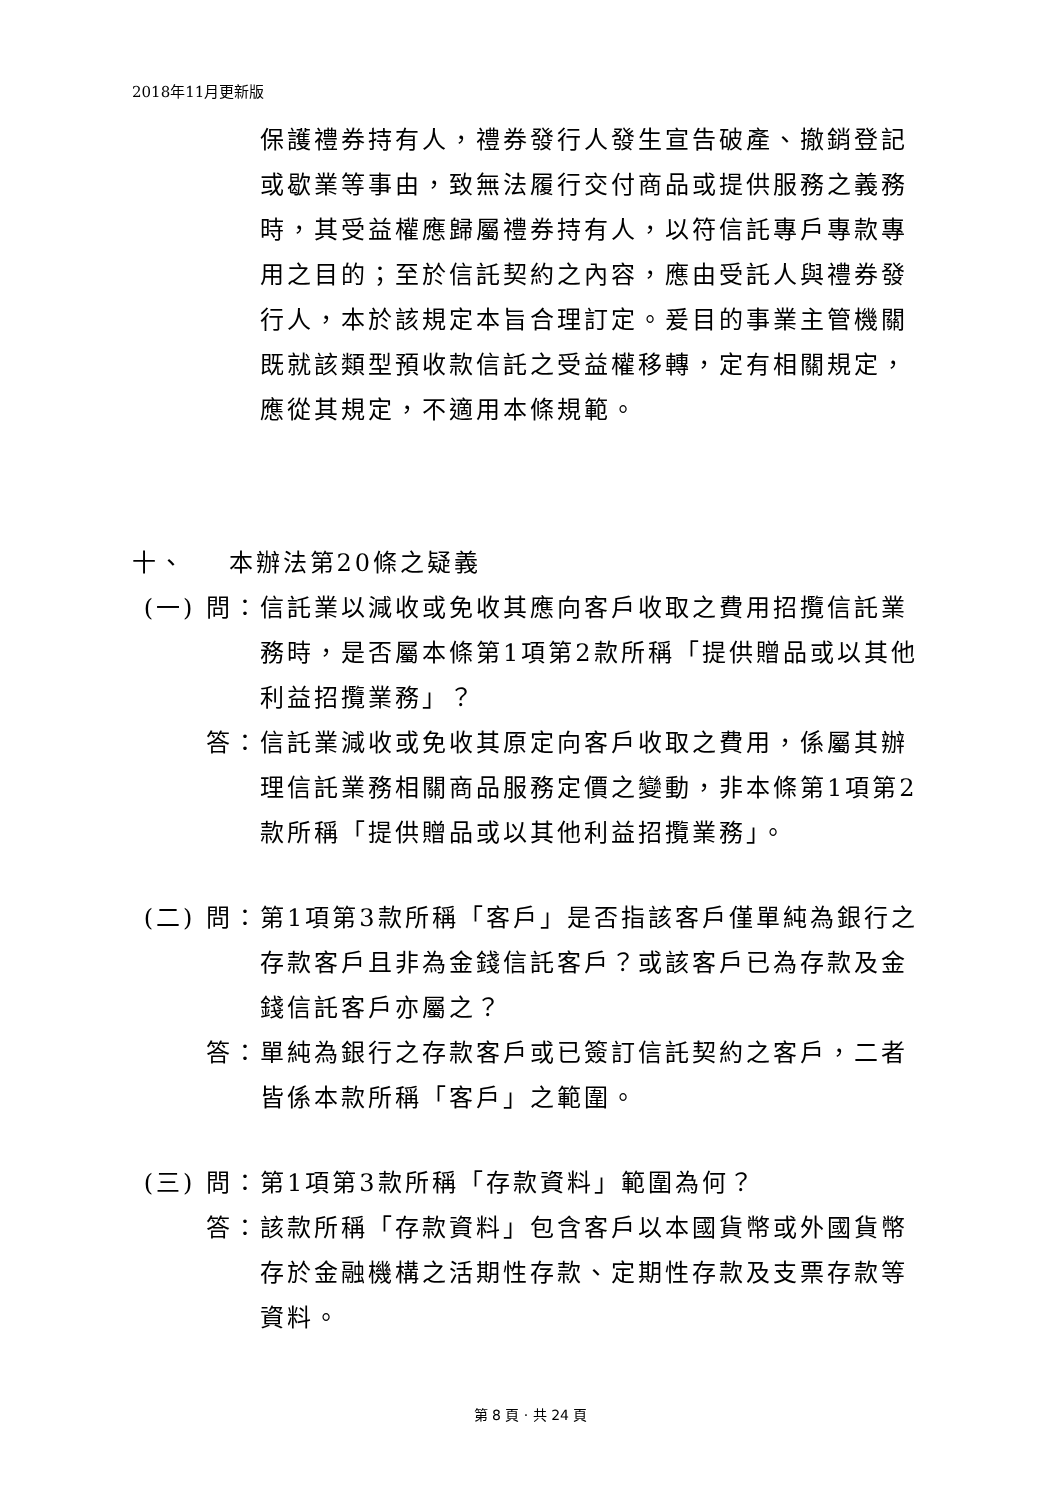2018年11月更新版
保護禮券持有人，禮券發行人發生宣告破產、撤銷登記或歇業等事由，致無法履行交付商品或提供服務之義務時，其受益權應歸屬禮券持有人，以符信託專戶專款專用之目的；至於信託契約之內容，應由受託人與禮券發行人，本於該規定本旨合理訂定。爰目的事業主管機關既就該類型預收款信託之受益權移轉，定有相關規定，應從其規定，不適用本條規範。
十、 本辦法第20條之疑義
(一) 問：
信託業以減收或免收其應向客戶收取之費用招攬信託業務時，是否屬本條第1項第2款所稱「提供贈品或以其他利益招攬業務」？
答： 信託業減收或免收其原定向客戶收取之費用，係屬其辦理信託業務相關商品服務定價之變動，非本條第1項第2款所稱「提供贈品或以其他利益招攬業務」。
(二) 問：
第1項第3款所稱「客戶」是否指該客戶僅單純為銀行之存款客戶且非為金錢信託客戶？或該客戶已為存款及金錢信託客戶亦屬之？
答： 單純為銀行之存款客戶或已簽訂信託契約之客戶，二者皆係本款所稱「客戶」之範圍。
(三) 問：
第1項第3款所稱「存款資料」範圍為何？
答： 該款所稱「存款資料」包含客戶以本國貨幣或外國貨幣存於金融機構之活期性存款、定期性存款及支票存款等資料。
第 8 頁 · 共 24 頁